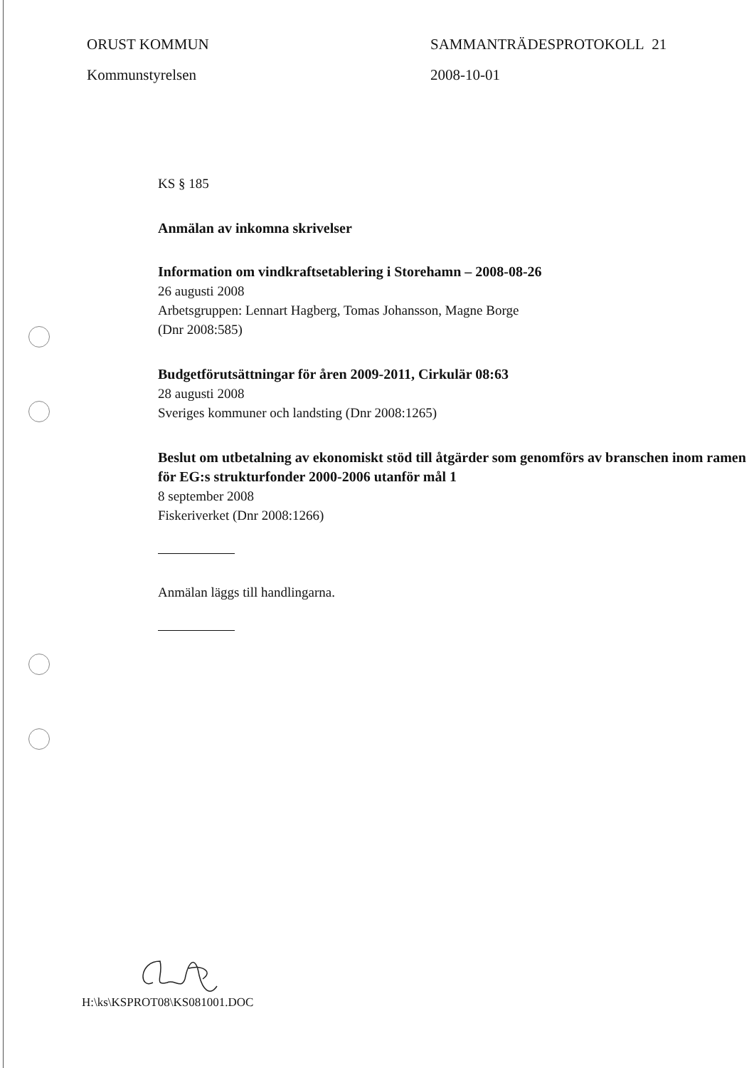ORUST KOMMUN
Kommunstyrelsen
SAMMANTRÄDESPROTOKOLL 21
2008-10-01
KS § 185
Anmälan av inkomna skrivelser
Information om vindkraftsetablering i Storehamn – 2008-08-26
26 augusti 2008
Arbetsgruppen: Lennart Hagberg, Tomas Johansson, Magne Borge
(Dnr 2008:585)
Budgetförutsättningar för åren 2009-2011, Cirkulär 08:63
28 augusti 2008
Sveriges kommuner och landsting (Dnr 2008:1265)
Beslut om utbetalning av ekonomiskt stöd till åtgärder som genomförs av branschen inom ramen för EG:s strukturfonder 2000-2006 utanför mål 1
8 september 2008
Fiskeriverket (Dnr 2008:1266)
Anmälan läggs till handlingarna.
H:\ks\KSPROT08\KS081001.DOC